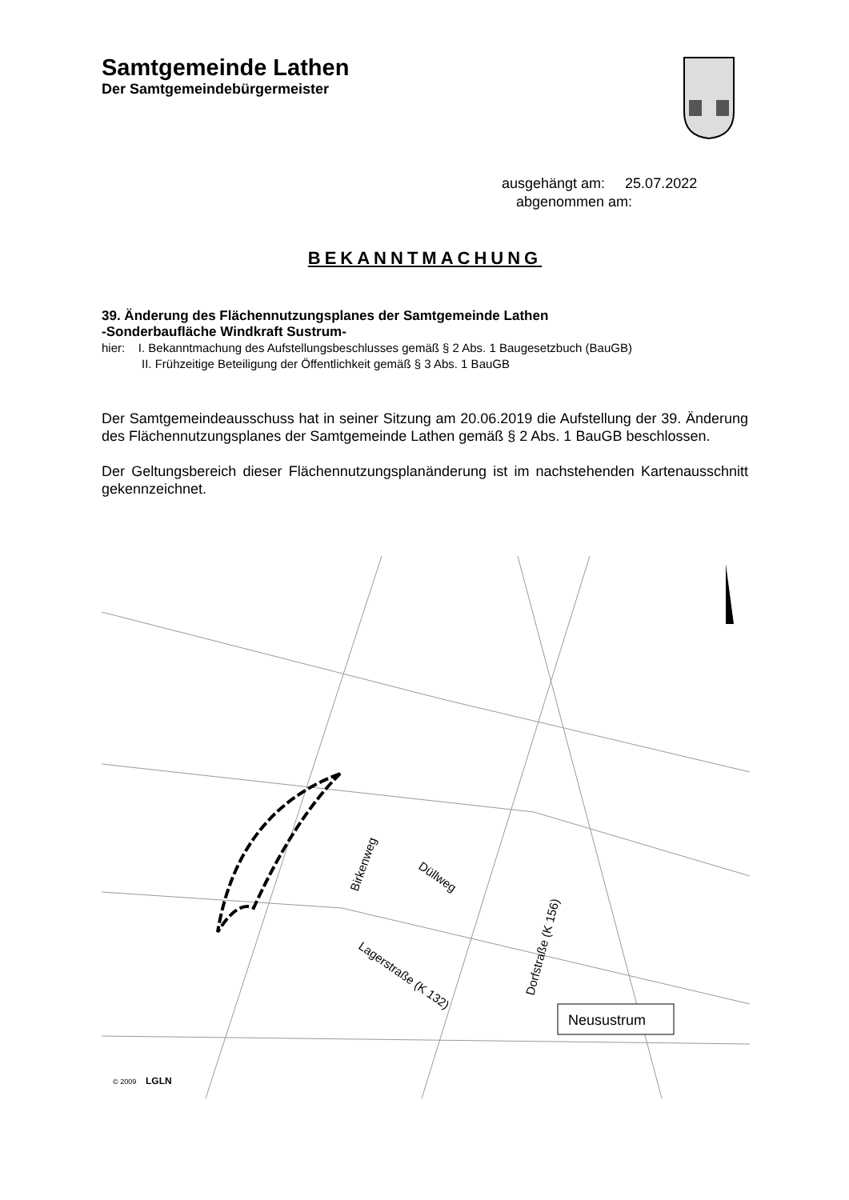Samtgemeinde Lathen
Der Samtgemeindebürgermeister
ausgehängt am: 25.07.2022
abgenommen am:
BEKANNTMACHUNG
39. Änderung des Flächennutzungsplanes der Samtgemeinde Lathen
-Sonderbaufläche Windkraft Sustrum-
hier: I. Bekanntmachung des Aufstellungsbeschlusses gemäß § 2 Abs. 1 Baugesetzbuch (BauGB)
II. Frühzeitige Beteiligung der Öffentlichkeit gemäß § 3 Abs. 1 BauGB
Der Samtgemeindeausschuss hat in seiner Sitzung am 20.06.2019 die Aufstellung der 39. Änderung des Flächennutzungsplanes der Samtgemeinde Lathen gemäß § 2 Abs. 1 BauGB beschlossen.
Der Geltungsbereich dieser Flächennutzungsplanänderung ist im nachstehenden Kartenausschnitt gekennzeichnet.
Birkenweg
Düllweg
Lagerstraße (K 132)
Dorfstraße (K 156)
Neusustrum
© 2009
LGLN